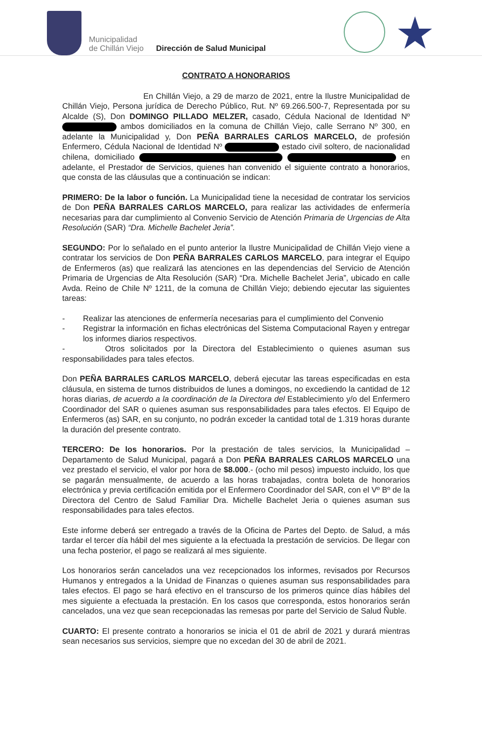Municipalidad
de Chillán Viejo
Dirección de Salud Municipal
★
CONTRATO A HONORARIOS
En Chillán Viejo, a 29 de marzo de 2021, entre la Ilustre Municipalidad de Chillán Viejo, Persona jurídica de Derecho Público, Rut. Nº 69.266.500-7, Representada por su Alcalde (S), Don DOMINGO PILLADO MELZER, casado, Cédula Nacional de Identidad Nº ambos domiciliados en la comuna de Chillán Viejo, calle Serrano Nº 300, en adelante la Municipalidad y, Don PEÑA BARRALES CARLOS MARCELO, de profesión Enfermero, Cédula Nacional de Identidad Nº estado civil soltero, de nacionalidad chilena, domiciliado en adelante, el Prestador de Servicios, quienes han convenido el siguiente contrato a honorarios, que consta de las cláusulas que a continuación se indican:
PRIMERO: De la labor o función. La Municipalidad tiene la necesidad de contratar los servicios de Don PEÑA BARRALES CARLOS MARCELO, para realizar las actividades de enfermería necesarias para dar cumplimiento al Convenio Servicio de Atención Primaria de Urgencias de Alta Resolución (SAR) “Dra. Michelle Bachelet Jeria”.
SEGUNDO: Por lo señalado en el punto anterior la Ilustre Municipalidad de Chillán Viejo viene a contratar los servicios de Don PEÑA BARRALES CARLOS MARCELO, para integrar el Equipo de Enfermeros (as) que realizará las atenciones en las dependencias del Servicio de Atención Primaria de Urgencias de Alta Resolución (SAR) “Dra. Michelle Bachelet Jeria”, ubicado en calle Avda. Reino de Chile Nº 1211, de la comuna de Chillán Viejo; debiendo ejecutar las siguientes tareas:
- Realizar las atenciones de enfermería necesarias para el cumplimiento del Convenio
- Registrar la información en fichas electrónicas del Sistema Computacional Rayen y entregar los informes diarios respectivos.
- Otros solicitados por la Directora del Establecimiento o quienes asuman sus responsabilidades para tales efectos.
Don PEÑA BARRALES CARLOS MARCELO, deberá ejecutar las tareas especificadas en esta cláusula, en sistema de turnos distribuidos de lunes a domingos, no excediendo la cantidad de 12 horas diarias, de acuerdo a la coordinación de la Directora del Establecimiento y/o del Enfermero Coordinador del SAR o quienes asuman sus responsabilidades para tales efectos. El Equipo de Enfermeros (as) SAR, en su conjunto, no podrán exceder la cantidad total de 1.319 horas durante la duración del presente contrato.
TERCERO: De los honorarios. Por la prestación de tales servicios, la Municipalidad – Departamento de Salud Municipal, pagará a Don PEÑA BARRALES CARLOS MARCELO una vez prestado el servicio, el valor por hora de $8.000.- (ocho mil pesos) impuesto incluido, los que se pagarán mensualmente, de acuerdo a las horas trabajadas, contra boleta de honorarios electrónica y previa certificación emitida por el Enfermero Coordinador del SAR, con el Vº Bº de la Directora del Centro de Salud Familiar Dra. Michelle Bachelet Jeria o quienes asuman sus responsabilidades para tales efectos.
Este informe deberá ser entregado a través de la Oficina de Partes del Depto. de Salud, a más tardar el tercer día hábil del mes siguiente a la efectuada la prestación de servicios. De llegar con una fecha posterior, el pago se realizará al mes siguiente.
Los honorarios serán cancelados una vez recepcionados los informes, revisados por Recursos Humanos y entregados a la Unidad de Finanzas o quienes asuman sus responsabilidades para tales efectos. El pago se hará efectivo en el transcurso de los primeros quince días hábiles del mes siguiente a efectuada la prestación. En los casos que corresponda, estos honorarios serán cancelados, una vez que sean recepcionadas las remesas por parte del Servicio de Salud Ñuble.
CUARTO: El presente contrato a honorarios se inicia el 01 de abril de 2021 y durará mientras sean necesarios sus servicios, siempre que no excedan del 30 de abril de 2021.